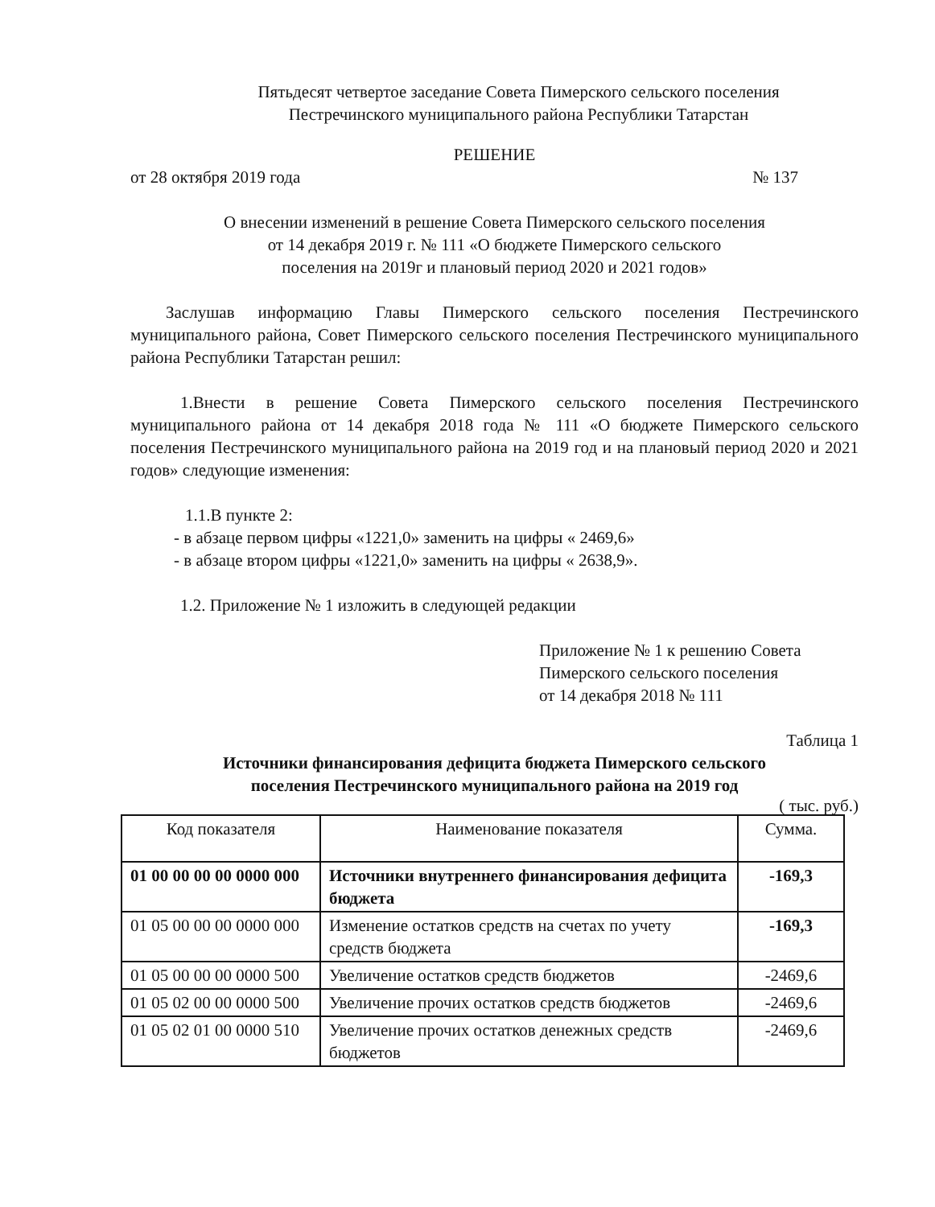Пятьдесят четвертое заседание Совета Пимерского сельского поселения
Пестречинского муниципального района Республики Татарстан
РЕШЕНИЕ
от 28 октября 2019 года № 137
О внесении изменений в решение Совета Пимерского сельского поселения
от 14 декабря 2019 г. № 111 «О бюджете Пимерского сельского
поселения на 2019г и плановый период 2020 и 2021 годов»
Заслушав информацию Главы Пимерского сельского поселения Пестречинского муниципального района, Совет Пимерского сельского поселения Пестречинского муниципального района Республики Татарстан решил:
1.Внести в решение Совета Пимерского сельского поселения Пестречинского муниципального района от 14 декабря 2018 года № 111 «О бюджете Пимерского сельского поселения Пестречинского муниципального района на 2019 год и на плановый период 2020 и 2021 годов» следующие изменения:
1.1.В пункте 2:
- в абзаце первом цифры «1221,0» заменить на цифры « 2469,6»
- в абзаце втором цифры «1221,0» заменить на цифры « 2638,9».
1.2. Приложение № 1 изложить в следующей редакции
Приложение № 1 к решению Совета
Пимерского сельского поселения
от 14 декабря 2018 № 111
Таблица 1
Источники финансирования дефицита бюджета Пимерского сельского
поселения Пестречинского муниципального района на 2019 год
( тыс. руб.)
| Код показателя | Наименование показателя | Сумма. |
| --- | --- | --- |
| 01 00 00 00 00 0000 000 | Источники внутреннего финансирования дефицита бюджета | -169,3 |
| 01 05 00 00 00 0000 000 | Изменение остатков средств на счетах по учету средств бюджета | -169,3 |
| 01 05 00 00 00 0000 500 | Увеличение остатков средств бюджетов | -2469,6 |
| 01 05 02 00 00 0000 500 | Увеличение прочих остатков средств бюджетов | -2469,6 |
| 01 05 02 01 00 0000 510 | Увеличение прочих остатков денежных средств бюджетов | -2469,6 |